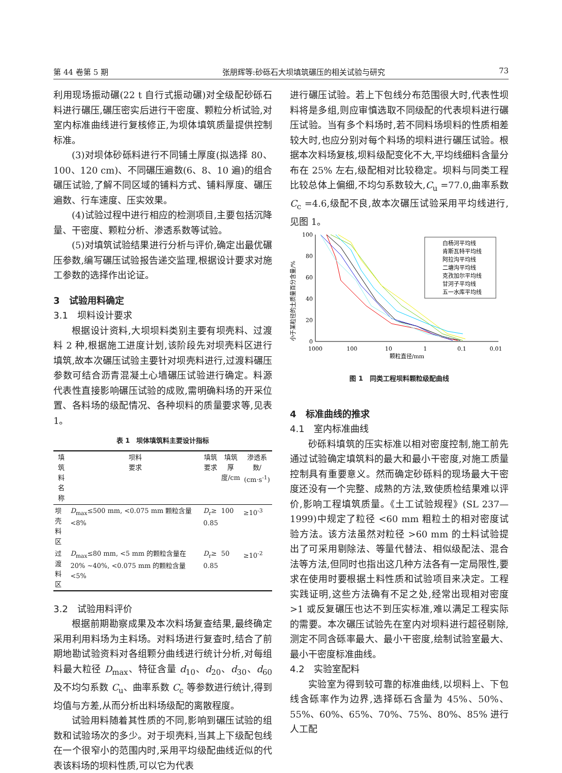第 44 卷第 5 期 张朋辉等:砂砾石大坝填筑碾压的相关试验与研究 73
利用现场振动碾(22 t 自行式振动碾)对全级配砂砾石料进行碾压,碾压密实后进行干密度、颗粒分析试验,对室内标准曲线进行复核修正,为坝体填筑质量提供控制标准。
(3)对坝体砂砾料进行不同铺土厚度(拟选择 80、100、120 cm)、不同碾压遍数(6、8、10 遍)的组合碾压试验,了解不同区域的铺料方式、铺料厚度、碾压遍数、行车速度、压实效果。
(4)试验过程中进行相应的检测项目,主要包括沉降量、干密度、颗粒分析、渗透系数等试验。
(5)对填筑试验结果进行分析与评价,确定出最优碾压参数,编写碾压试验报告递交监理,根据设计要求对施工参数的选择作出论证。
3　试验用料确定
3.1　坝料设计要求
根据设计资料,大坝坝料类别主要有坝壳料、过渡料 2 种,根据施工进度计划,该阶段先对坝壳料区进行填筑,故本次碾压试验主要针对坝壳料进行,过渡料碾压参数可结合沥青混凝土心墙碾压试验进行确定。料源代表性直接影响碾压试验的成败,需明确料场的开采位置、各料场的级配情况、各种坝料的质量要求等,见表 1。
表 1　坝体填筑料主要设计指标
| 填筑料 名称 | 坝料 要求 | 填筑 要求 | 填筑厚 度/cm | 渗透系数/ (cm·s<sup>-1</sup>) |
| --- | --- | --- | --- | --- |
| 坝壳 料区 | D<sub>max</sub>≤500 mm, <0.075 mm 颗粒含量 <8% | D<sub>r</sub>≥ 0.85 | 100 | ≥10<sup>-3</sup> |
| 过渡 料区 | D<sub>max</sub>≤80 mm, <5 mm 的颗粒含量在 20% ~40%, <0.075 mm 的颗粒含量 <5% | D<sub>r</sub>≥ 0.85 | 50 | ≥10<sup>-2</sup> |
3.2　试验用料评价
根据前期勘察成果及本次料场复查结果,最终确定采用利用料场为主料场。对料场进行复查时,结合了前期地勘试验资料对各组颗分曲线进行统计分析,对每组料最大粒径 D<sub>max</sub>、特征含量 d<sub>10</sub>、d<sub>20</sub>、d<sub>30</sub>、d<sub>60</sub> 及不均匀系数 C<sub>u</sub>、曲率系数 C<sub>c</sub> 等参数进行统计,得到均值与方差,从而分析出料场级配的离散程度。
试验用料随着其性质的不同,影响到碾压试验的组数和试验场次的多少。对于坝壳料,当其上下级配包线在一个很窄小的范围内时,采用平均级配曲线近似的代表该料场的坝料性质,可以它为代表
进行碾压试验。若上下包线分布范围很大时,代表性坝料将是多组,则应审慎选取不同级配的代表坝料进行碾压试验。当有多个料场时,若不同料场坝料的性质相差较大时,也应分别对每个料场的坝料进行碾压试验。根据本次料场复核,坝料级配变化不大,平均线细料含量分布在 25% 左右,级配相对比较稳定。坝料与同类工程比较总体上偏细,不均匀系数较大,C<sub>u</sub> =77.0,曲率系数 C<sub>c</sub> =4.6,级配不良,故本次碾压试验采用平均线进行,见图 1。
小于某粒径的土质量百分含量/%
100
80
60
40
20
0
1000
100
10
1
0.1
0.01
颗粒直径/mm
白杨河平均线
肯斯瓦特平均线
阿拉沟平均线
二塘沟平均线
克孜加尔平均线
甘河子平均线
五一水库平均线
图 1　同类工程坝料颗粒级配曲线
4　标准曲线的推求
4.1　室内标准曲线
砂砾料填筑的压实标准以相对密度控制,施工前先通过试验确定填筑料的最大和最小干密度,对施工质量控制具有重要意义。然而确定砂砾料的现场最大干密度还没有一个完整、成熟的方法,致使质检结果难以评价,影响工程填筑质量。《土工试验规程》(SL 237—1999)中规定了粒径 <60 mm 粗粒土的相对密度试验方法。该方法虽然对粒径 >60 mm 的土料试验提出了可采用剔除法、等量代替法、相似级配法、混合法等方法,但同时也指出这几种方法各有一定局限性,要求在使用时要根据土料性质和试验项目来决定。工程实践证明,这些方法确有不足之处,经常出现相对密度 >1 或反复碾压也达不到压实标准,难以满足工程实际的需要。本次碾压试验先在室内对坝料进行超径剔除,测定不同含砾率最大、最小干密度,绘制试验室最大、最小干密度标准曲线。
4.2　实验室配料
实验室为得到较可靠的标准曲线,以坝料上、下包线含砾率作为边界,选择砾石含量为 45%、50%、55%、60%、65%、70%、75%、80%、85% 进行人工配